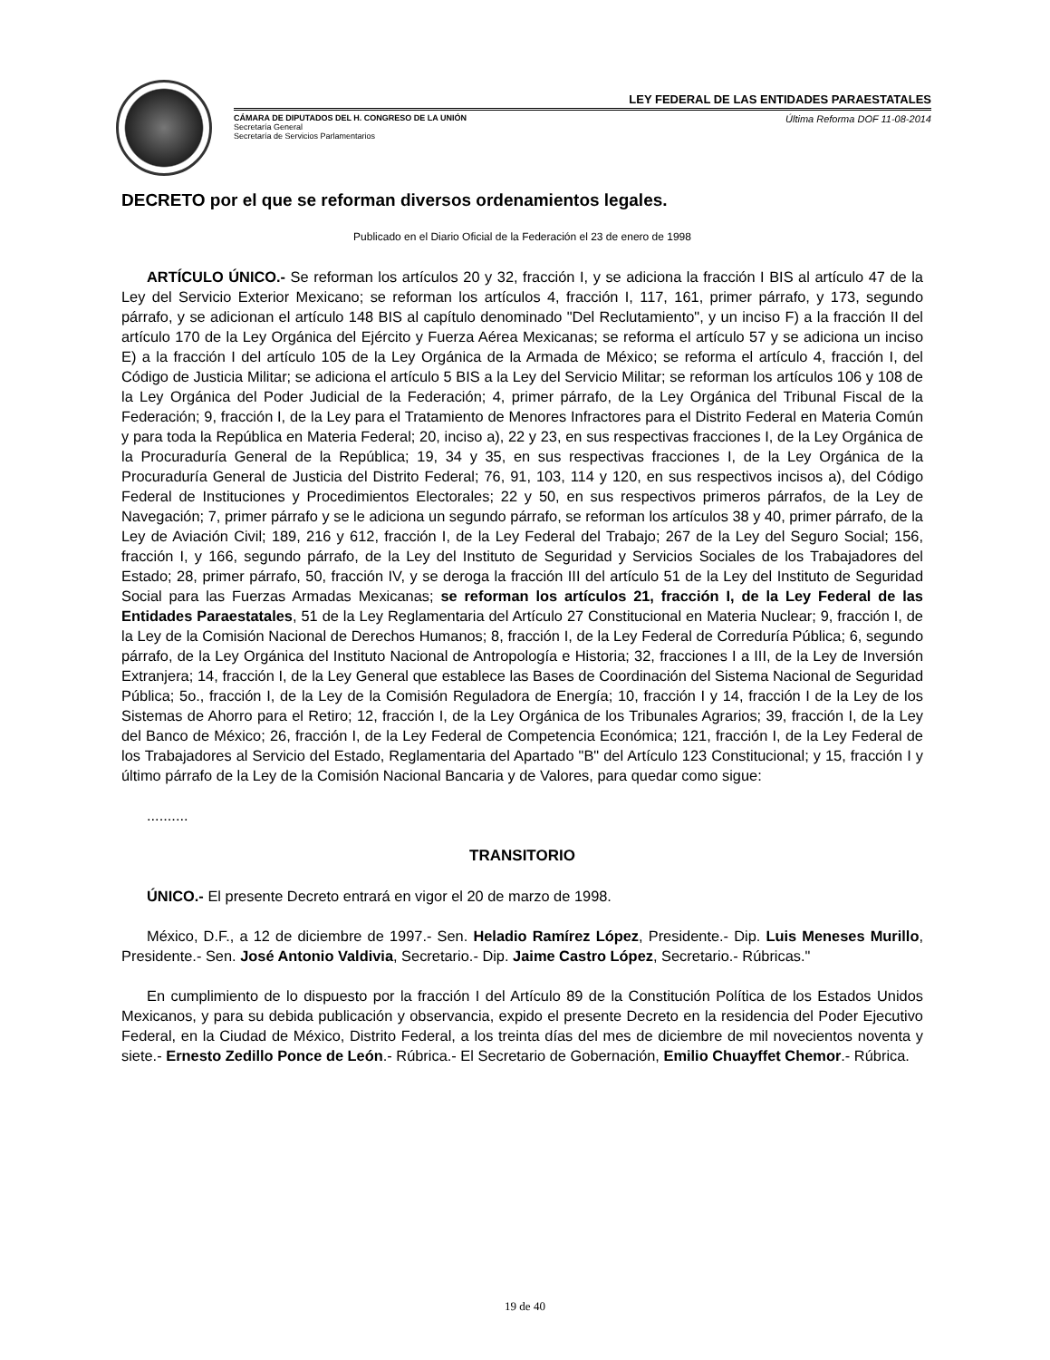LEY FEDERAL DE LAS ENTIDADES PARAESTATALES
CÁMARA DE DIPUTADOS DEL H. CONGRESO DE LA UNIÓN
Secretaría General
Secretaría de Servicios Parlamentarios
Última Reforma DOF 11-08-2014
DECRETO por el que se reforman diversos ordenamientos legales.
Publicado en el Diario Oficial de la Federación el 23 de enero de 1998
ARTÍCULO ÚNICO.- Se reforman los artículos 20 y 32, fracción I, y se adiciona la fracción I BIS al artículo 47 de la Ley del Servicio Exterior Mexicano; se reforman los artículos 4, fracción I, 117, 161, primer párrafo, y 173, segundo párrafo, y se adicionan el artículo 148 BIS al capítulo denominado "Del Reclutamiento", y un inciso F) a la fracción II del artículo 170 de la Ley Orgánica del Ejército y Fuerza Aérea Mexicanas; se reforma el artículo 57 y se adiciona un inciso E) a la fracción I del artículo 105 de la Ley Orgánica de la Armada de México; se reforma el artículo 4, fracción I, del Código de Justicia Militar; se adiciona el artículo 5 BIS a la Ley del Servicio Militar; se reforman los artículos 106 y 108 de la Ley Orgánica del Poder Judicial de la Federación; 4, primer párrafo, de la Ley Orgánica del Tribunal Fiscal de la Federación; 9, fracción I, de la Ley para el Tratamiento de Menores Infractores para el Distrito Federal en Materia Común y para toda la República en Materia Federal; 20, inciso a), 22 y 23, en sus respectivas fracciones I, de la Ley Orgánica de la Procuraduría General de la República; 19, 34 y 35, en sus respectivas fracciones I, de la Ley Orgánica de la Procuraduría General de Justicia del Distrito Federal; 76, 91, 103, 114 y 120, en sus respectivos incisos a), del Código Federal de Instituciones y Procedimientos Electorales; 22 y 50, en sus respectivos primeros párrafos, de la Ley de Navegación; 7, primer párrafo y se le adiciona un segundo párrafo, se reforman los artículos 38 y 40, primer párrafo, de la Ley de Aviación Civil; 189, 216 y 612, fracción I, de la Ley Federal del Trabajo; 267 de la Ley del Seguro Social; 156, fracción I, y 166, segundo párrafo, de la Ley del Instituto de Seguridad y Servicios Sociales de los Trabajadores del Estado; 28, primer párrafo, 50, fracción IV, y se deroga la fracción III del artículo 51 de la Ley del Instituto de Seguridad Social para las Fuerzas Armadas Mexicanas; se reforman los artículos 21, fracción I, de la Ley Federal de las Entidades Paraestatales, 51 de la Ley Reglamentaria del Artículo 27 Constitucional en Materia Nuclear; 9, fracción I, de la Ley de la Comisión Nacional de Derechos Humanos; 8, fracción I, de la Ley Federal de Correduría Pública; 6, segundo párrafo, de la Ley Orgánica del Instituto Nacional de Antropología e Historia; 32, fracciones I a III, de la Ley de Inversión Extranjera; 14, fracción I, de la Ley General que establece las Bases de Coordinación del Sistema Nacional de Seguridad Pública; 5o., fracción I, de la Ley de la Comisión Reguladora de Energía; 10, fracción I y 14, fracción I de la Ley de los Sistemas de Ahorro para el Retiro; 12, fracción I, de la Ley Orgánica de los Tribunales Agrarios; 39, fracción I, de la Ley del Banco de México; 26, fracción I, de la Ley Federal de Competencia Económica; 121, fracción I, de la Ley Federal de los Trabajadores al Servicio del Estado, Reglamentaria del Apartado "B" del Artículo 123 Constitucional; y 15, fracción I y último párrafo de la Ley de la Comisión Nacional Bancaria y de Valores, para quedar como sigue:
..........
TRANSITORIO
ÚNICO.- El presente Decreto entrará en vigor el 20 de marzo de 1998.
México, D.F., a 12 de diciembre de 1997.- Sen. Heladio Ramírez López, Presidente.- Dip. Luis Meneses Murillo, Presidente.- Sen. José Antonio Valdivia, Secretario.- Dip. Jaime Castro López, Secretario.- Rúbricas."
En cumplimiento de lo dispuesto por la fracción I del Artículo 89 de la Constitución Política de los Estados Unidos Mexicanos, y para su debida publicación y observancia, expido el presente Decreto en la residencia del Poder Ejecutivo Federal, en la Ciudad de México, Distrito Federal, a los treinta días del mes de diciembre de mil novecientos noventa y siete.- Ernesto Zedillo Ponce de León.- Rúbrica.- El Secretario de Gobernación, Emilio Chuayffet Chemor.- Rúbrica.
19 de 40